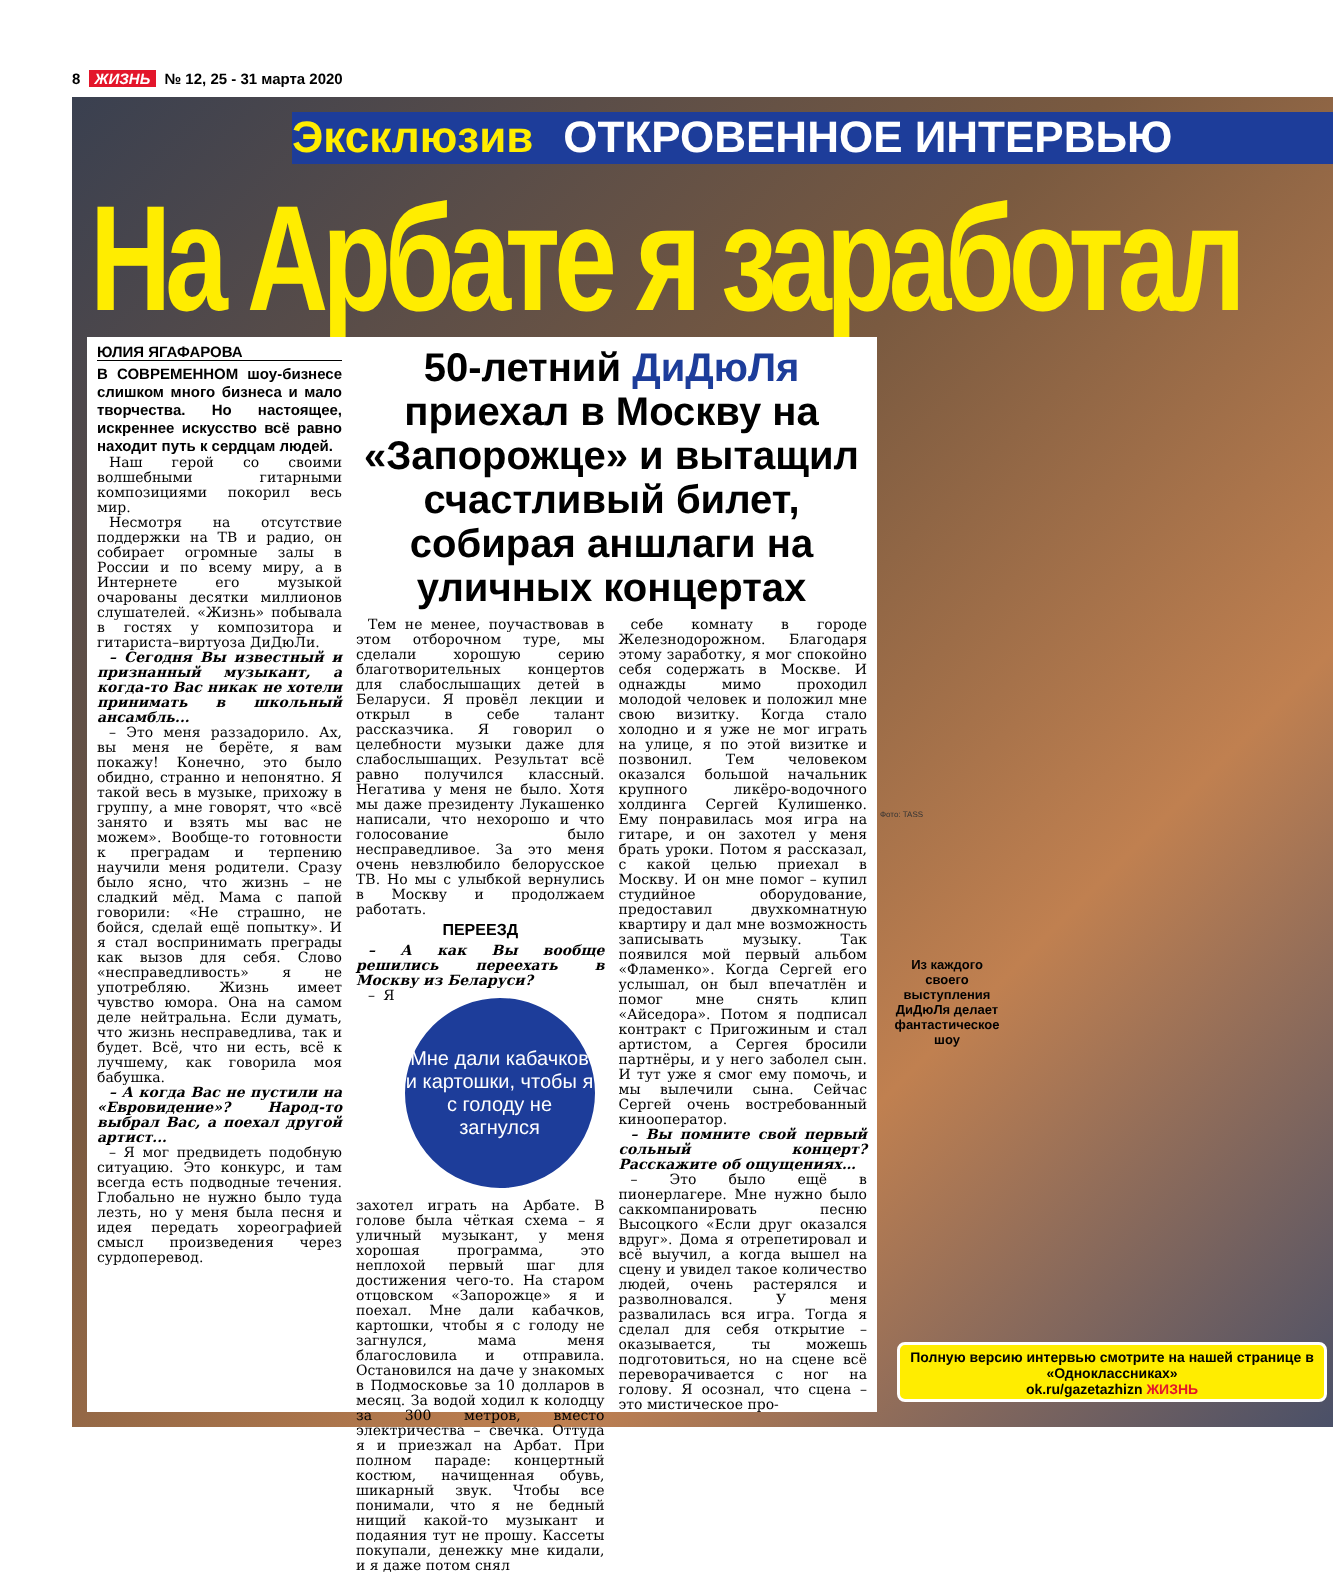8 ЖИЗНЬ № 12, 25 - 31 марта 2020
Эксклюзив ОТКРОВЕННОЕ ИНТЕРВЬЮ
На Арбате я заработал
ЮЛИЯ ЯГАФАРОВА
В СОВРЕМЕННОМ шоу-бизнесе слишком много бизнеса и мало творчества. Но настоящее, искреннее искусство всё равно находит путь к сердцам людей.
Наш герой со своими волшебными гитарными композициями покорил весь мир.
Несмотря на отсутствие поддержки на ТВ и радио, он собирает огромные залы в России и по всему миру, а в Интернете его музыкой очарованы десятки миллионов слушателей. «Жизнь» побывала в гостях у композитора и гитариста–виртуоза ДиДюЛи.
– Сегодня Вы известный и признанный музыкант, а когда-то Вас никак не хотели принимать в школьный ансамбль...
– Это меня раззадорило. Ах, вы меня не берёте, я вам покажу! Конечно, это было обидно, странно и непонятно. Я такой весь в музыке, прихожу в группу, а мне говорят, что «всё занято и взять мы вас не можем». Вообще-то готовности к преградам и терпению научили меня родители. Сразу было ясно, что жизнь – не сладкий мёд. Мама с папой говорили: «Не страшно, не бойся, сделай ещё попытку». И я стал воспринимать преграды как вызов для себя. Слово «несправедливость» я не употребляю. Жизнь имеет чувство юмора. Она на самом деле нейтральна. Если думать, что жизнь несправедлива, так и будет. Всё, что ни есть, всё к лучшему, как говорила моя бабушка.
– А когда Вас не пустили на «Евровидение»? Народ-то выбрал Вас, а поехал другой артист...
– Я мог предвидеть подобную ситуацию. Это конкурс, и там всегда есть подводные течения. Глобально не нужно было туда лезть, но у меня была песня и идея передать хореографией смысл произведения через сурдоперевод.
50-летний ДиДюЛя приехал в Москву на «Запорожце» и вытащил счастливый билет, собирая аншлаги на уличных концертах
Тем не менее, поучаствовав в этом отборочном туре, мы сделали хорошую серию благотворительных концертов для слабослышащих детей в Беларуси. Я провёл лекции и открыл в себе талант рассказчика. Я говорил о целебности музыки даже для слабослышащих. Результат всё равно получился классный. Негатива у меня не было. Хотя мы даже президенту Лукашенко написали, что нехорошо и что голосование было несправедливое. За это меня очень невзлюбило белорусское ТВ. Но мы с улыбкой вернулись в Москву и продолжаем работать.
ПЕРЕЕЗД
– А как Вы вообще решились переехать в Москву из Беларуси?
Мне дали кабачков и картошки, чтобы я с голоду не загнулся
– Я захотел играть на Арбате. В голове была чёткая схема – я уличный музыкант, у меня хорошая программа, это неплохой первый шаг для достижения чего-то. На старом отцовском «Запорожце» я и поехал. Мне дали кабачков, картошки, чтобы я с голоду не загнулся, мама меня благословила и отправила. Остановился на даче у знакомых в Подмосковье за 10 долларов в месяц. За водой ходил к колодцу за 300 метров, вместо электричества – свечка. Оттуда я и приезжал на Арбат. При полном параде: концертный костюм, начищенная обувь, шикарный звук. Чтобы все понимали, что я не бедный нищий какой-то музыкант и подаяния тут не прошу. Кассеты покупали, денежку мне кидали, и я даже потом снял
себе комнату в городе Железнодорожном. Благодаря этому заработку, я мог спокойно себя содержать в Москве. И однажды мимо проходил молодой человек и положил мне свою визитку. Когда стало холодно и я уже не мог играть на улице, я по этой визитке и позвонил. Тем человеком оказался большой начальник крупного ликёро-водочного холдинга Сергей Кулишенко. Ему понравилась моя игра на гитаре, и он захотел у меня брать уроки. Потом я рассказал, с какой целью приехал в Москву. И он мне помог – купил студийное оборудование, предоставил двухкомнатную квартиру и дал мне возможность записывать музыку. Так появился мой первый альбом «Фламенко». Когда Сергей его услышал, он был впечатлён и помог мне снять клип «Айседора». Потом я подписал контракт с Пригожиным и стал артистом, а Сергея бросили партнёры, и у него заболел сын. И тут уже я смог ему помочь, и мы вылечили сына. Сейчас Сергей очень востребованный кинооператор.
– Вы помните свой первый сольный концерт? Расскажите об ощущениях…
– Это было ещё в пионерлагере. Мне нужно было саккомпанировать песню Высоцкого «Если друг оказался вдруг». Дома я отрепетировал и всё выучил, а когда вышел на сцену и увидел такое количество людей, очень растерялся и разволновался. У меня развалилась вся игра. Тогда я сделал для себя открытие – оказывается, ты можешь подготовиться, но на сцене всё переворачивается с ног на голову. Я осознал, что сцена – это мистическое про-
Из каждого своего выступления ДиДюЛя делает фантастическое шоу
Полную версию интервью смотрите на нашей странице в «Одноклассниках»
ok.ru/gazetazhizn ЖИЗНЬ
Фото: TASS